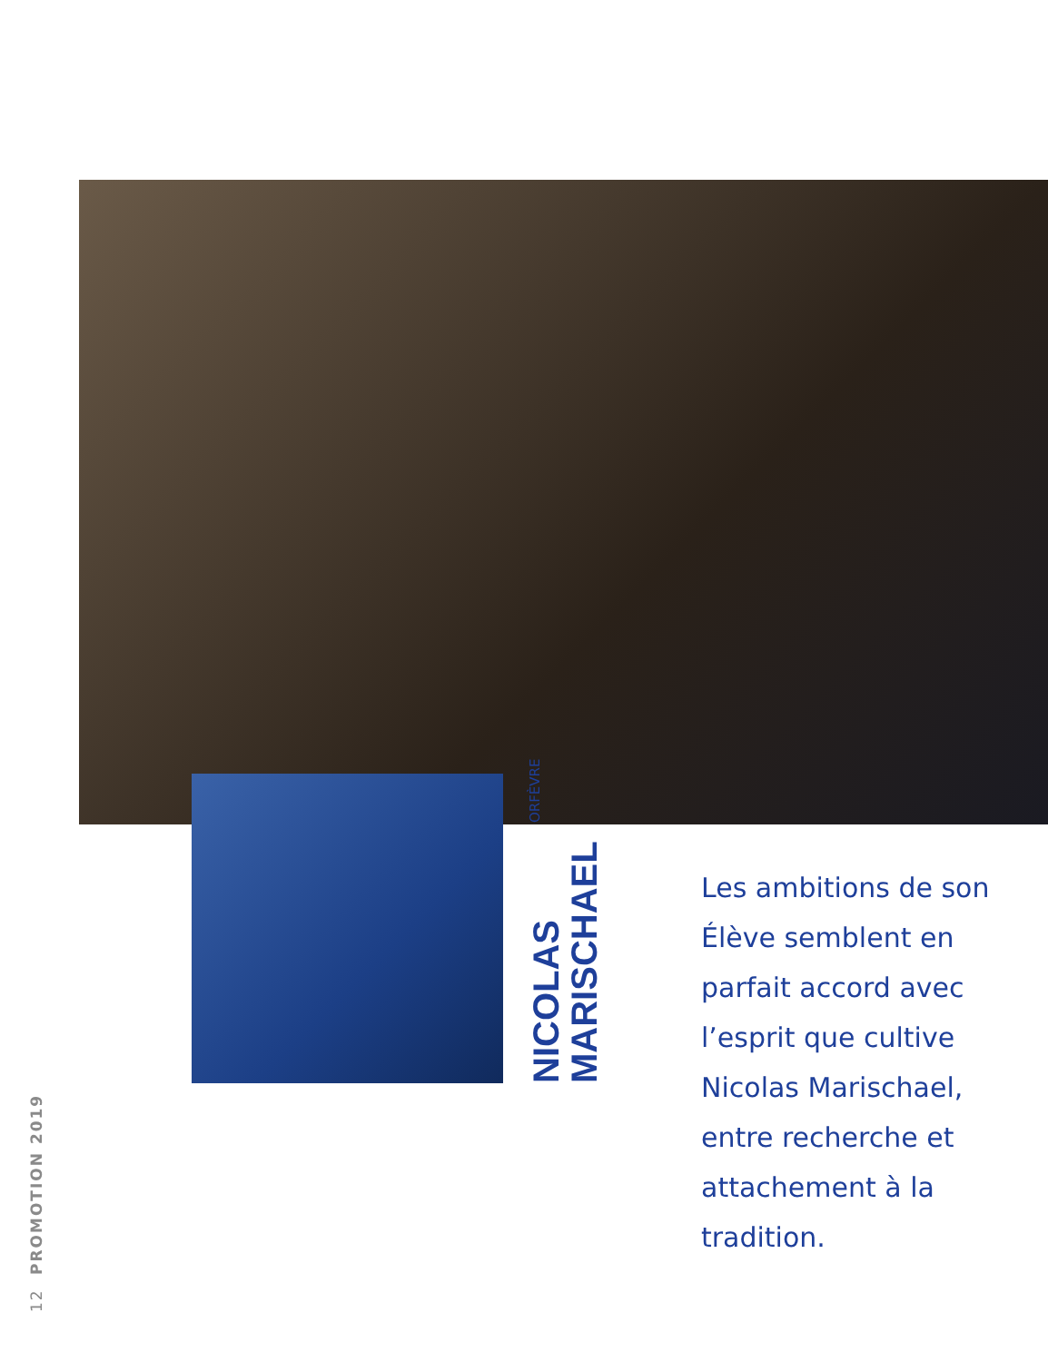NICOLAS
MARISCHAEL
ORFÈVRE
Les ambitions de son Élève semblent en parfait accord avec l’esprit que cultive Nicolas Marischael, entre recherche et attachement à la tradition.
12 PROMOTION 2019